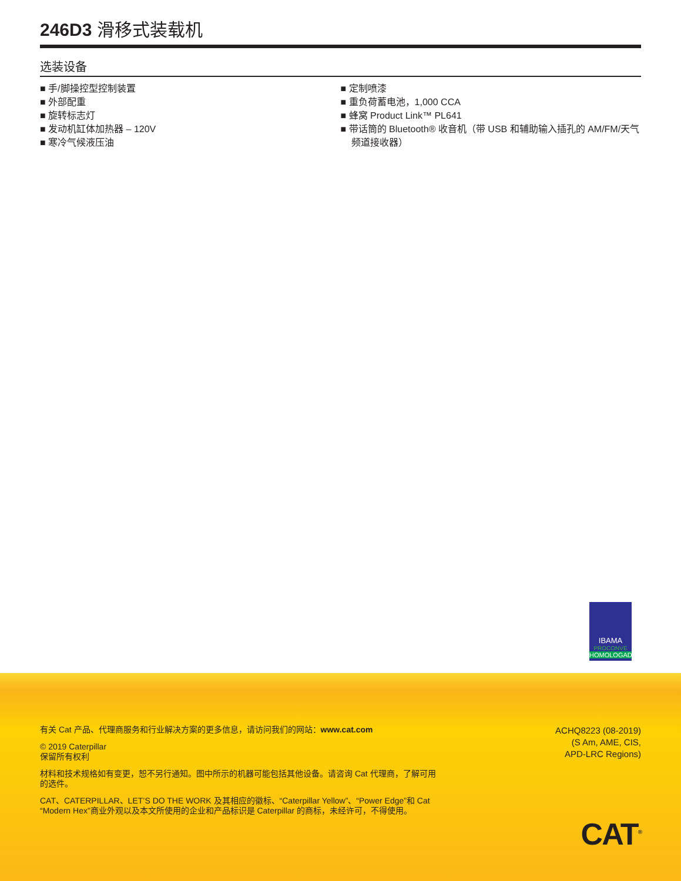246D3 滑移式装载机
选装设备
■ 手/脚操控型控制装置
■ 外部配重
■ 旋转标志灯
■ 发动机缸体加热器 – 120V
■ 寒冷气候液压油
■ 定制喷漆
■ 重负荷蓄电池，1,000 CCA
■ 蜂窝 Product Link™ PL641
■ 带话筒的 Bluetooth® 收音机（带 USB 和辅助输入插孔的 AM/FM/天气频道接收器）
IBAMA
PROCONVE
HOMOLOGADO
有关 Cat 产品、代理商服务和行业解决方案的更多信息，请访问我们的网站：www.cat.com
© 2019 Caterpillar
保留所有权利
材料和技术规格如有变更，恕不另行通知。图中所示的机器可能包括其他设备。请咨询 Cat 代理商，了解可用的选件。
CAT、CATERPILLAR、LET’S DO THE WORK 及其相应的徽标、“Caterpillar Yellow”、“Power Edge”和 Cat “Modern Hex”商业外观以及本文所使用的企业和产品标识是 Caterpillar 的商标，未经许可，不得使用。
ACHQ8223 (08-2019)
(S Am, AME, CIS,
APD-LRC Regions)
CAT<sup>®</sup>